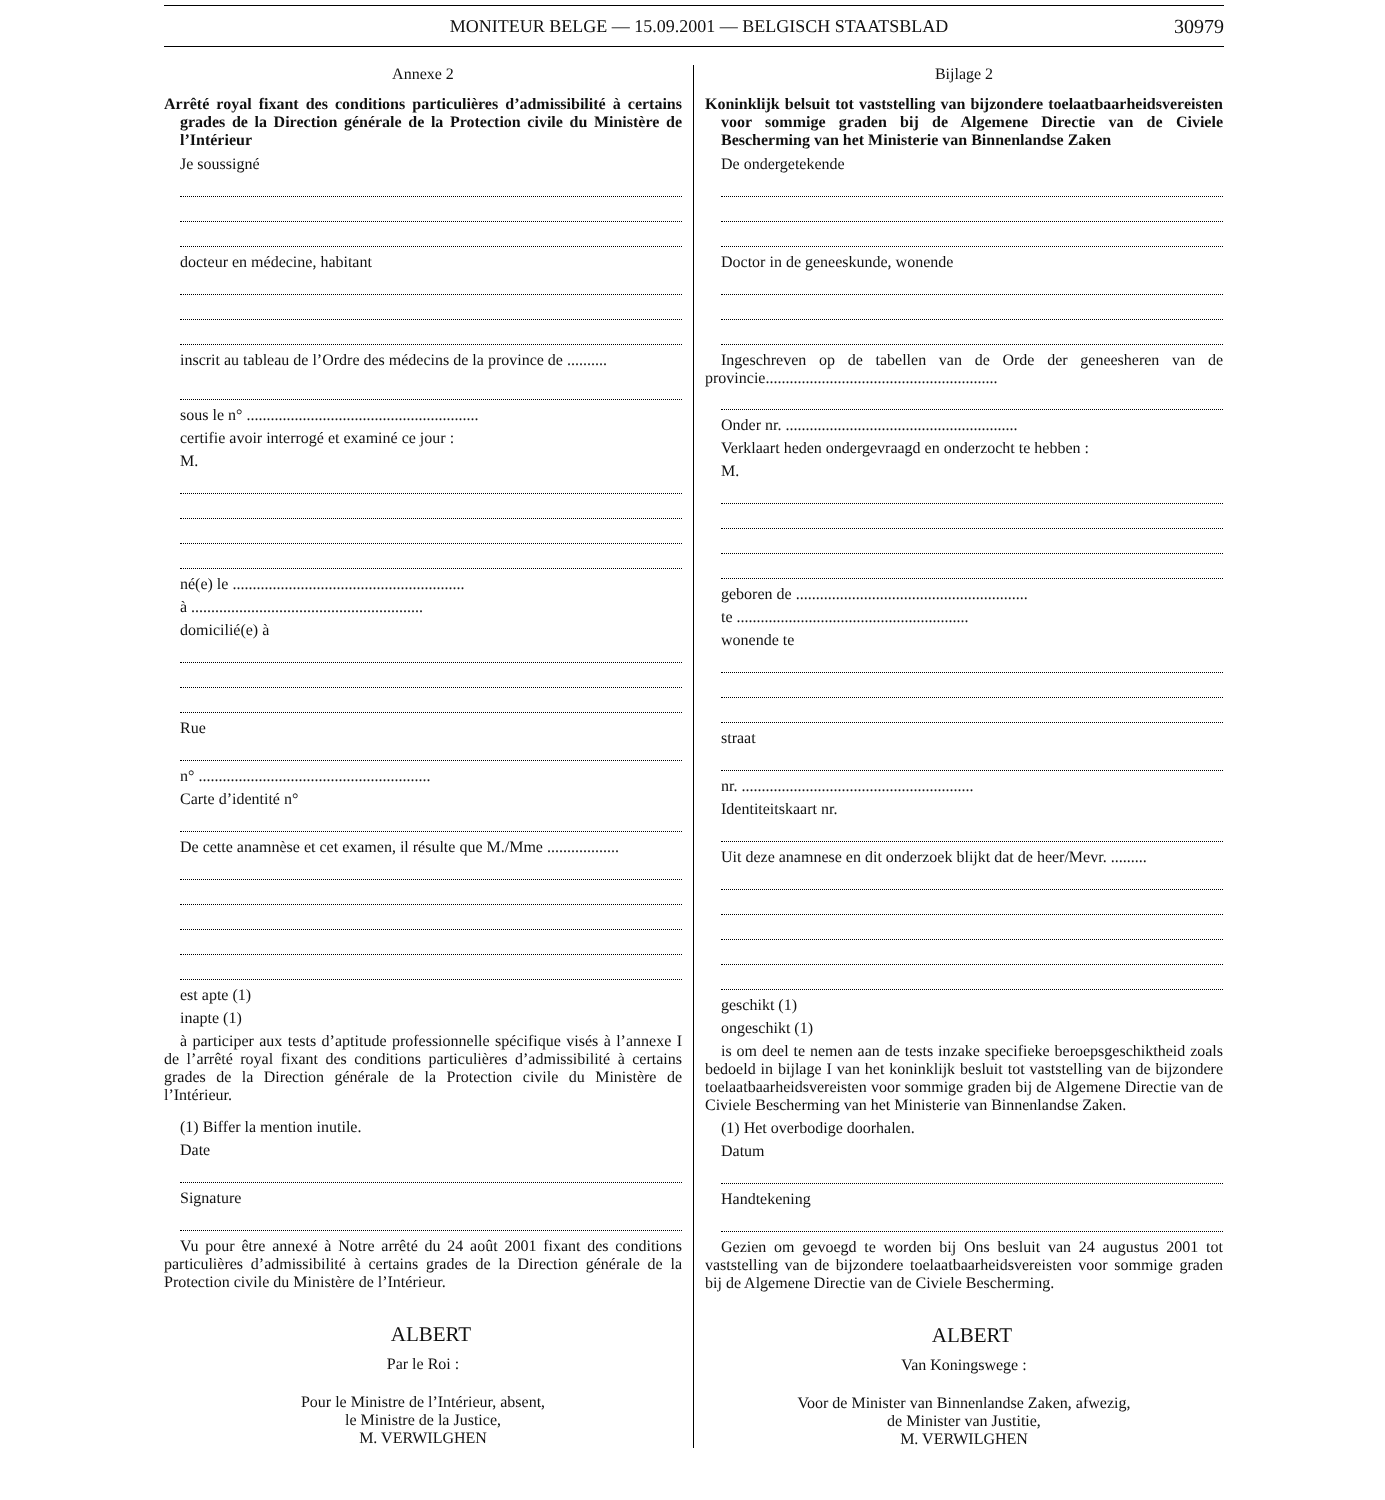MONITEUR BELGE — 15.09.2001 — BELGISCH STAATSBLAD 30979
Annexe 2
Arrêté royal fixant des conditions particulières d’admissibilité à certains grades de la Direction générale de la Protection civile du Ministère de l’Intérieur
Je soussigné
docteur en médecine, habitant
inscrit au tableau de l’Ordre des médecins de la province de ..........
sous le n° ..........................................................
certifie avoir interrogé et examiné ce jour :
M.
né(e) le ..........................................................
à ..........................................................
domicilié(e) à
Rue
n° ..........................................................
Carte d’identité n°
De cette anamnèse et cet examen, il résulte que M./Mme ..................
est apte (1)
inapte (1)
à participer aux tests d’aptitude professionnelle spécifique visés à l’annexe I de l’arrêté royal fixant des conditions particulières d’admissibilité à certains grades de la Direction générale de la Protection civile du Ministère de l’Intérieur.
(1) Biffer la mention inutile.
Date
Signature
Vu pour être annexé à Notre arrêté du 24 août 2001 fixant des conditions particulières d’admissibilité à certains grades de la Direction générale de la Protection civile du Ministère de l’Intérieur.
ALBERT
Par le Roi :
Pour le Ministre de l’Intérieur, absent,
le Ministre de la Justice,
M. VERWILGHEN
Bijlage 2
Koninklijk belsuit tot vaststelling van bijzondere toelaatbaarheidsvereisten voor sommige graden bij de Algemene Directie van de Civiele Bescherming van het Ministerie van Binnenlandse Zaken
De ondergetekende
Doctor in de geneeskunde, wonende
Ingeschreven op de tabellen van de Orde der geneesheren van de provincie..........................................................
Onder nr. ..........................................................
Verklaart heden ondergevraagd en onderzocht te hebben :
M.
geboren de ..........................................................
te ..........................................................
wonende te
straat
nr. ..........................................................
Identiteitskaart nr.
Uit deze anamnese en dit onderzoek blijkt dat de heer/Mevr. .........
geschikt (1)
ongeschikt (1)
is om deel te nemen aan de tests inzake specifieke beroepsgeschiktheid zoals bedoeld in bijlage I van het koninklijk besluit tot vaststelling van de bijzondere toelaatbaarheidsvereisten voor sommige graden bij de Algemene Directie van de Civiele Bescherming van het Ministerie van Binnenlandse Zaken.
(1) Het overbodige doorhalen.
Datum
Handtekening
Gezien om gevoegd te worden bij Ons besluit van 24 augustus 2001 tot vaststelling van de bijzondere toelaatbaarheidsvereisten voor sommige graden bij de Algemene Directie van de Civiele Bescherming.
ALBERT
Van Koningswege :
Voor de Minister van Binnenlandse Zaken, afwezig,
de Minister van Justitie,
M. VERWILGHEN